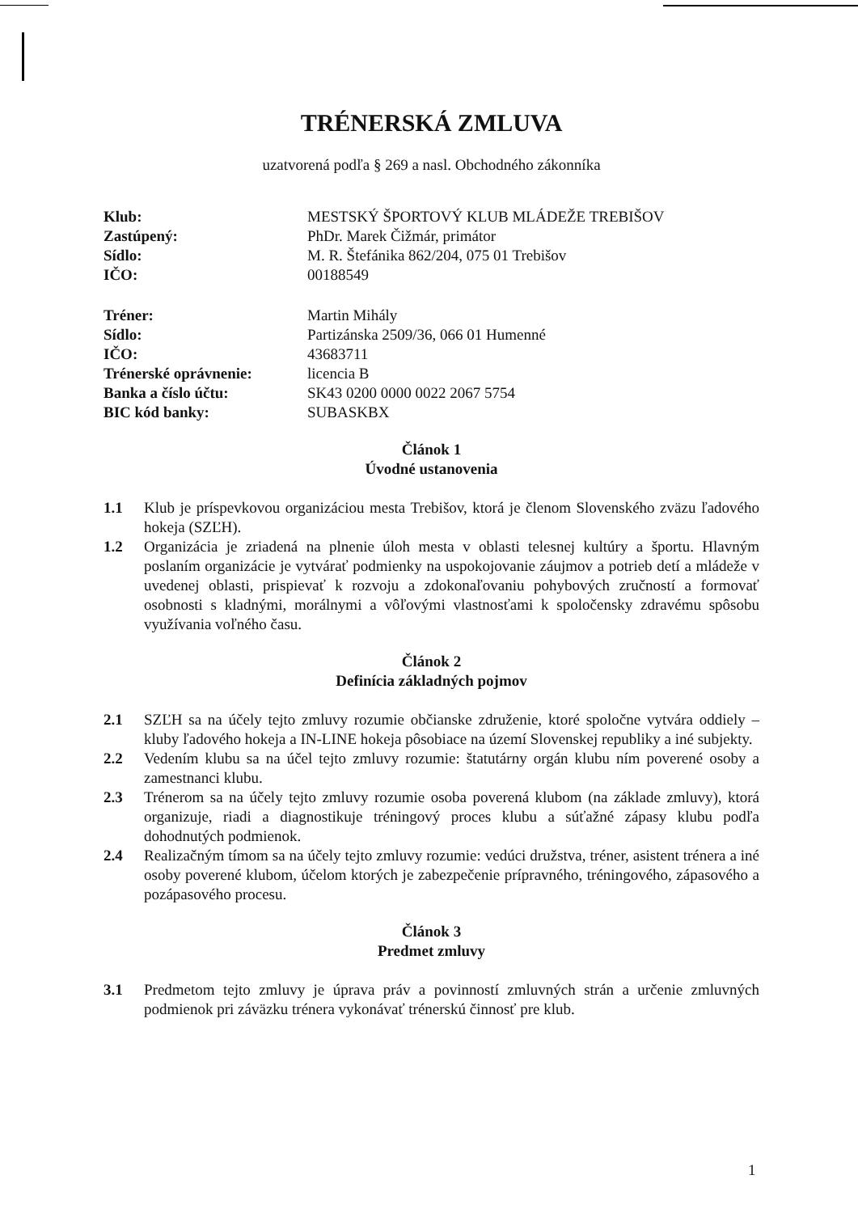TRÉNERSKÁ ZMLUVA
uzatvorená podľa § 269 a nasl. Obchodného zákonníka
Klub: MESTSKÝ ŠPORTOVÝ KLUB MLÁDEŽE TREBIŠOV Zastúpený: PhDr. Marek Čižmár, primátor Sídlo: M. R. Štefánika 862/204, 075 01 Trebišov IČO: 00188549
Tréner: Martin Mihály Sídlo: Partizánska 2509/36, 066 01 Humenné IČO: 43683711 Trénerské oprávnenie: licencia B Banka a číslo účtu: SK43 0200 0000 0022 2067 5754 BIC kód banky: SUBASKBX
Článok 1
Úvodné ustanovenia
1.1 Klub je príspevkovou organizáciou mesta Trebišov, ktorá je členom Slovenského zväzu ľadového hokeja (SZĽH).
1.2 Organizácia je zriadená na plnenie úloh mesta v oblasti telesnej kultúry a športu. Hlavným poslaním organizácie je vytvárať podmienky na uspokojovanie záujmov a potrieb detí a mládeže v uvedenej oblasti, prispievať k rozvoju a zdokonaľovaniu pohybových zručností a formovať osobnosti s kladnými, morálnymi a vôľovými vlastnosťami k spoločensky zdravému spôsobu využívania voľného času.
Článok 2
Definícia základných pojmov
2.1 SZĽH sa na účely tejto zmluvy rozumie občianske združenie, ktoré spoločne vytvára oddiely – kluby ľadového hokeja a IN-LINE hokeja pôsobiace na území Slovenskej republiky a iné subjekty.
2.2 Vedením klubu sa na účel tejto zmluvy rozumie: štatutárny orgán klubu ním poverené osoby a zamestnanci klubu.
2.3 Trénerom sa na účely tejto zmluvy rozumie osoba poverená klubom (na základe zmluvy), ktorá organizuje, riadi a diagnostikuje tréningový proces klubu a súťažné zápasy klubu podľa dohodnutých podmienok.
2.4 Realizačným tímom sa na účely tejto zmluvy rozumie: vedúci družstva, tréner, asistent trénera a iné osoby poverené klubom, účelom ktorých je zabezpečenie prípravného, tréningového, zápasového a pozápasového procesu.
Článok 3
Predmet zmluvy
3.1 Predmetom tejto zmluvy je úprava práv a povinností zmluvných strán a určenie zmluvných podmienok pri záväzku trénera vykonávať trénerskú činnosť pre klub.
1